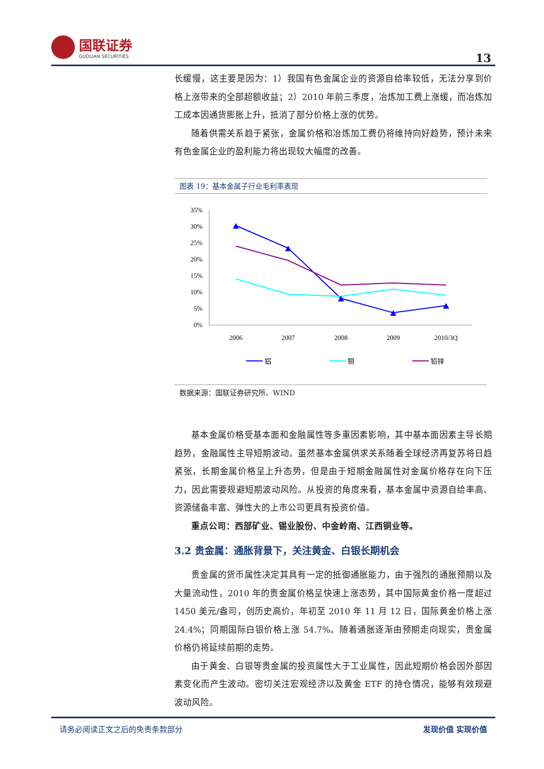国联证券
GUOLIAN SECURITIES
13
长缓慢，这主要是因为：1）我国有色金属企业的资源自给率较低，无法分享到价格上涨带来的全部超额收益；2）2010 年前三季度，冶炼加工费上涨缓，而冶炼加工成本因通货膨胀上升，抵消了部分价格上涨的优势。
随着供需关系趋于紧张，金属价格和冶炼加工费仍将维持向好趋势，预计未来有色金属企业的盈利能力将出现较大幅度的改善。
图表 19：基本金属子行业毛利率表现
35%
30%
25%
20%
15%
10%
5%
0%
2006
2007
2008
2009
2010/3Q
铝
铜
铅锌
数据来源：国联证券研究所、WIND
基本金属价格受基本面和金融属性等多重因素影响，其中基本面因素主导长期趋势，金融属性主导短期波动。虽然基本金属供求关系随着全球经济再复苏将日趋紧张，长期金属价格呈上升态势，但是由于短期金融属性对金属价格存在向下压力，因此需要规避短期波动风险。从投资的角度来看，基本金属中资源自给率高、资源储备丰富、弹性大的上市公司更具有投资价值。
重点公司：西部矿业、锡业股份、中金岭南、江西铜业等。
3.2 贵金属：通胀背景下，关注黄金、白银长期机会
贵金属的货币属性决定其具有一定的抵御通胀能力，由于强烈的通胀预期以及大量流动性，2010 年的贵金属价格呈快速上涨态势，其中国际黄金价格一度超过 1450 美元/盎司，创历史高价，年初至 2010 年 11 月 12 日，国际黄金价格上涨 24.4%；同期国际白银价格上涨 54.7%。随着通胀逐渐由预期走向现实，贵金属价格仍将延续前期的走势。
由于黄金、白银等贵金属的投资属性大于工业属性，因此短期价格会因外部因素变化而产生波动。密切关注宏观经济以及黄金 ETF 的持仓情况，能够有效规避波动风险。
请务必阅读正文之后的免责条款部分 发现价值 实现价值